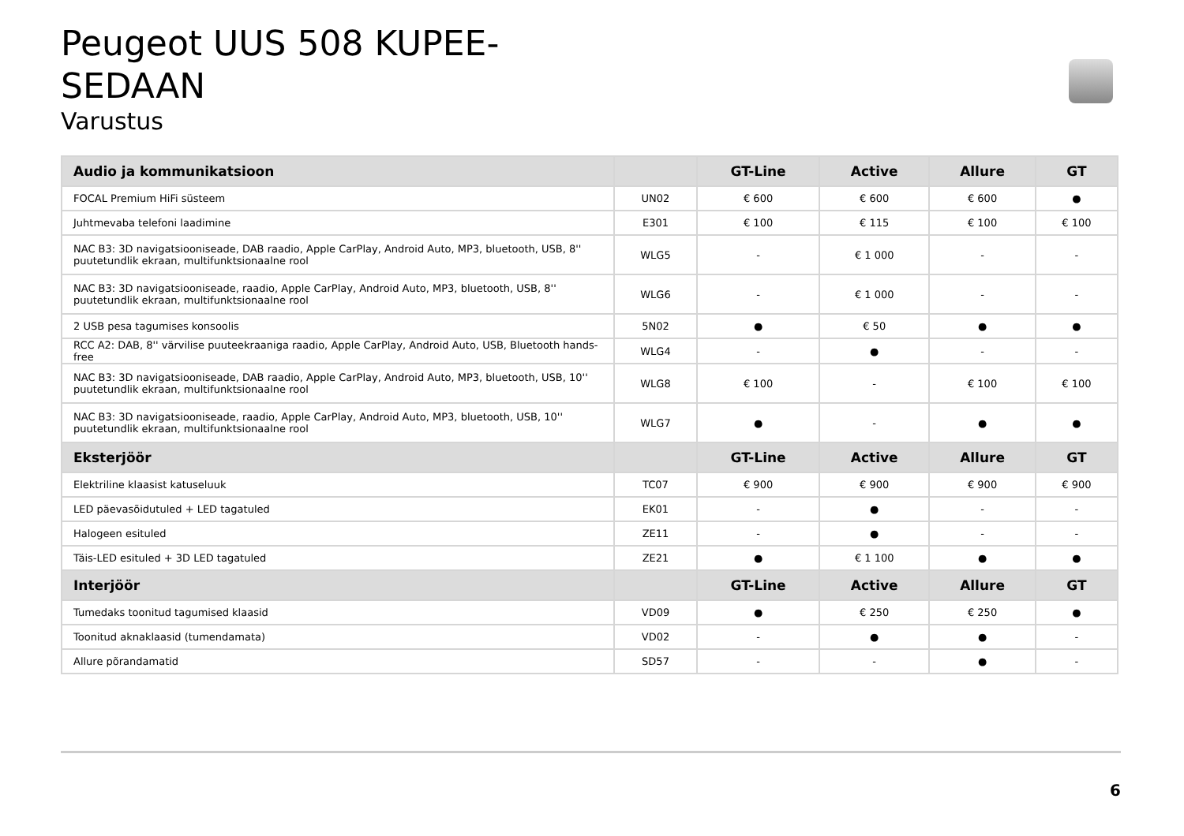Peugeot UUS 508 KUPEE-SEDAAN
Varustus
| Audio ja kommunikatsioon | | GT-Line | Active | Allure | GT |
| --- | --- | --- | --- | --- | --- |
| FOCAL Premium HiFi süsteem | UN02 | € 600 | € 600 | € 600 | ● |
| Juhtmevaba telefoni laadimine | E301 | € 100 | € 115 | € 100 | € 100 |
| NAC B3: 3D navigatsiooniseade, DAB raadio, Apple CarPlay, Android Auto, MP3, bluetooth, USB, 8'' puutetundlik ekraan, multifunktsionaalne rool | WLG5 | - | € 1 000 | - | - |
| NAC B3: 3D navigatsiooniseade, raadio, Apple CarPlay, Android Auto, MP3, bluetooth, USB, 8'' puutetundlik ekraan, multifunktsionaalne rool | WLG6 | - | € 1 000 | - | - |
| 2 USB pesa tagumises konsoolis | 5N02 | ● | € 50 | ● | ● |
| RCC A2: DAB, 8'' värvilise puuteekraaniga raadio, Apple CarPlay, Android Auto, USB, Bluetooth hands-free | WLG4 | - | ● | - | - |
| NAC B3: 3D navigatsiooniseade, DAB raadio, Apple CarPlay, Android Auto, MP3, bluetooth, USB, 10'' puutetundlik ekraan, multifunktsionaalne rool | WLG8 | € 100 | - | € 100 | € 100 |
| NAC B3: 3D navigatsiooniseade, raadio, Apple CarPlay, Android Auto, MP3, bluetooth, USB, 10'' puutetundlik ekraan, multifunktsionaalne rool | WLG7 | ● | - | ● | ● |
| Eksterjöör | | GT-Line | Active | Allure | GT |
| Elektriline klaasist katuseluuk | TC07 | € 900 | € 900 | € 900 | € 900 |
| LED päevasõidutuled + LED tagatuled | EK01 | - | ● | - | - |
| Halogeen esituled | ZE11 | - | ● | - | - |
| Täis-LED esituled + 3D LED tagatuled | ZE21 | ● | € 1 100 | ● | ● |
| Interjöör | | GT-Line | Active | Allure | GT |
| Tumedaks toonitud tagumised klaasid | VD09 | ● | € 250 | € 250 | ● |
| Toonitud aknaklaasid (tumendamata) | VD02 | - | ● | ● | - |
| Allure põrandamatid | SD57 | - | - | ● | - |
6